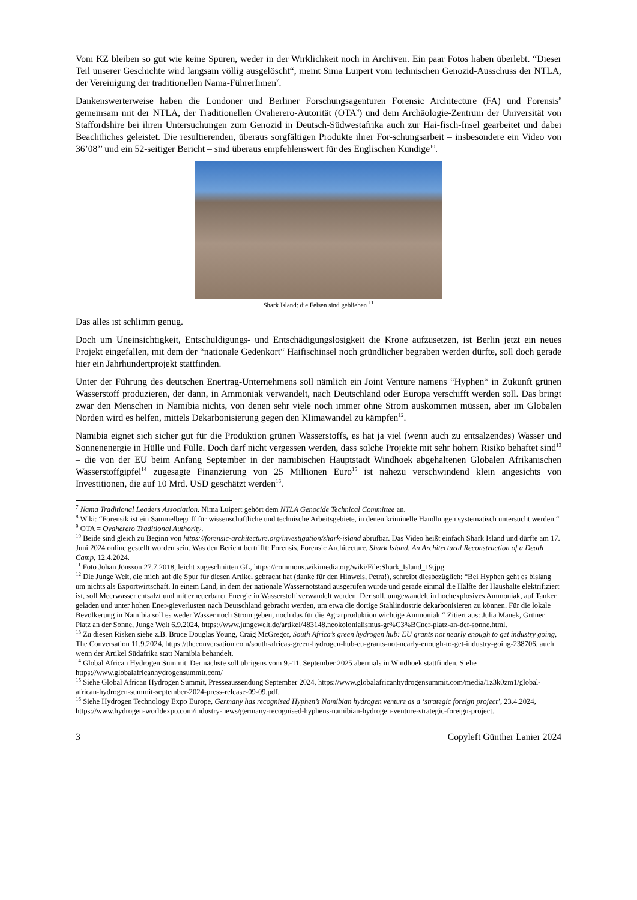Vom KZ bleiben so gut wie keine Spuren, weder in der Wirklichkeit noch in Archiven. Ein paar Fotos haben überlebt. “Dieser Teil unserer Geschichte wird langsam völlig ausgelöscht“, meint Sima Luipert vom technischen Genozid-Ausschuss der NTLA, der Vereinigung der traditionellen Nama-FührerInnen<sup>7</sup>.
Dankenswerterweise haben die Londoner und Berliner Forschungsagenturen Forensic Architecture (FA) und Forensis<sup>8</sup> gemeinsam mit der NTLA, der Traditionellen Ovaherero-Autorität (OTA<sup>9</sup>) und dem Archäologie-Zentrum der Universität von Staffordshire bei ihren Untersuchungen zum Genozid in Deutsch-Südwestafrika auch zur Hai-fisch-Insel gearbeitet und dabei Beachtliches geleistet. Die resultierenden, überaus sorgfältigen Produkte ihrer For-schungsarbeit – insbesondere ein Video von 36’08’’ und ein 52-seitiger Bericht – sind überaus empfehlenswert für des Englischen Kundige<sup>10</sup>.
Shark Island: die Felsen sind geblieben <sup>11</sup>
Das alles ist schlimm genug.
Doch um Uneinsichtigkeit, Entschuldigungs- und Entschädigungslosigkeit die Krone aufzusetzen, ist Berlin jetzt ein neues Projekt eingefallen, mit dem der “nationale Gedenkort“ Haifischinsel noch gründlicher begraben werden dürfte, soll doch gerade hier ein Jahrhundertprojekt stattfinden.
Unter der Führung des deutschen Enertrag-Unternehmens soll nämlich ein Joint Venture namens “Hyphen“ in Zukunft grünen Wasserstoff produzieren, der dann, in Ammoniak verwandelt, nach Deutschland oder Europa verschifft werden soll. Das bringt zwar den Menschen in Namibia nichts, von denen sehr viele noch immer ohne Strom auskommen müssen, aber im Globalen Norden wird es helfen, mittels Dekarbonisierung gegen den Klimawandel zu kämpfen<sup>12</sup>.
Namibia eignet sich sicher gut für die Produktion grünen Wasserstoffs, es hat ja viel (wenn auch zu entsalzendes) Wasser und Sonnenenergie in Hülle und Fülle. Doch darf nicht vergessen werden, dass solche Projekte mit sehr hohem Risiko behaftet sind<sup>13</sup> – die von der EU beim Anfang September in der namibischen Hauptstadt Windhoek abgehaltenen Globalen Afrikanischen Wasserstoffgipfel<sup>14</sup> zugesagte Finanzierung von 25 Millionen Euro<sup>15</sup> ist nahezu verschwindend klein angesichts von Investitionen, die auf 10 Mrd. USD geschätzt werden<sup>16</sup>.
<sup>7</sup> Nama Traditional Leaders Association. Nima Luipert gehört dem NTLA Genocide Technical Committee an.
<sup>8</sup> Wiki: “Forensik ist ein Sammelbegriff für wissenschaftliche und technische Arbeitsgebiete, in denen kriminelle Handlungen systematisch untersucht werden.“
<sup>9</sup> OTA = Ovaherero Traditional Authority.
<sup>10</sup> Beide sind gleich zu Beginn von https://forensic-architecture.org/investigation/shark-island abrufbar. Das Video heißt einfach Shark Island und dürfte am 17. Juni 2024 online gestellt worden sein. Was den Bericht bertrifft: Forensis, Forensic Architecture, Shark Island. An Architectural Reconstruction of a Death Camp, 12.4.2024.
<sup>11</sup> Foto Johan Jönsson 27.7.2018, leicht zugeschnitten GL, https://commons.wikimedia.org/wiki/File:Shark_Island_19.jpg.
<sup>12</sup> Die Junge Welt, die mich auf die Spur für diesen Artikel gebracht hat (danke für den Hinweis, Petra!), schreibt diesbezüglich: “Bei Hyphen geht es bislang um nichts als Exportwirtschaft. In einem Land, in dem der nationale Wassernotstand ausgerufen wurde und gerade einmal die Hälfte der Haushalte elektrifiziert ist, soll Meerwasser entsalzt und mit erneuerbarer Energie in Wasserstoff verwandelt werden. Der soll, umgewandelt in hochexplosives Ammoniak, auf Tanker geladen und unter hohen Ener-gieverlusten nach Deutschland gebracht werden, um etwa die dortige Stahlindustrie dekarbonisieren zu können. Für die lokale Bevölkerung in Namibia soll es weder Wasser noch Strom geben, noch das für die Agrarproduktion wichtige Ammoniak.“ Zitiert aus: Julia Manek, Grüner Platz an der Sonne, Junge Welt 6.9.2024, https://www.jungewelt.de/artikel/483148.neokolonialismus-gr%C3%BCner-platz-an-der-sonne.html.
<sup>13</sup> Zu diesen Risken siehe z.B. Bruce Douglas Young, Craig McGregor, South Africa’s green hydrogen hub: EU grants not nearly enough to get industry going, The Conversation 11.9.2024, https://theconversation.com/south-africas-green-hydrogen-hub-eu-grants-not-nearly-enough-to-get-industry-going-238706, auch wenn der Artikel Südafrika statt Namibia behandelt.
<sup>14</sup> Global African Hydrogen Summit. Der nächste soll übrigens vom 9.-11. September 2025 abermals in Windhoek stattfinden. Siehe https://www.globalafricanhydrogensummit.com/
<sup>15</sup> Siehe Global African Hydrogen Summit, Presseaussendung September 2024, https://www.globalafricanhydrogensummit.com/media/1z3k0zm1/global-african-hydrogen-summit-september-2024-press-release-09-09.pdf.
<sup>16</sup> Siehe Hydrogen Technology Expo Europe, Germany has recognised Hyphen’s Namibian hydrogen venture as a ‘strategic foreign project’, 23.4.2024, https://www.hydrogen-worldexpo.com/industry-news/germany-recognised-hyphens-namibian-hydrogen-venture-strategic-foreign-project.
3 Copyleft Günther Lanier 2024